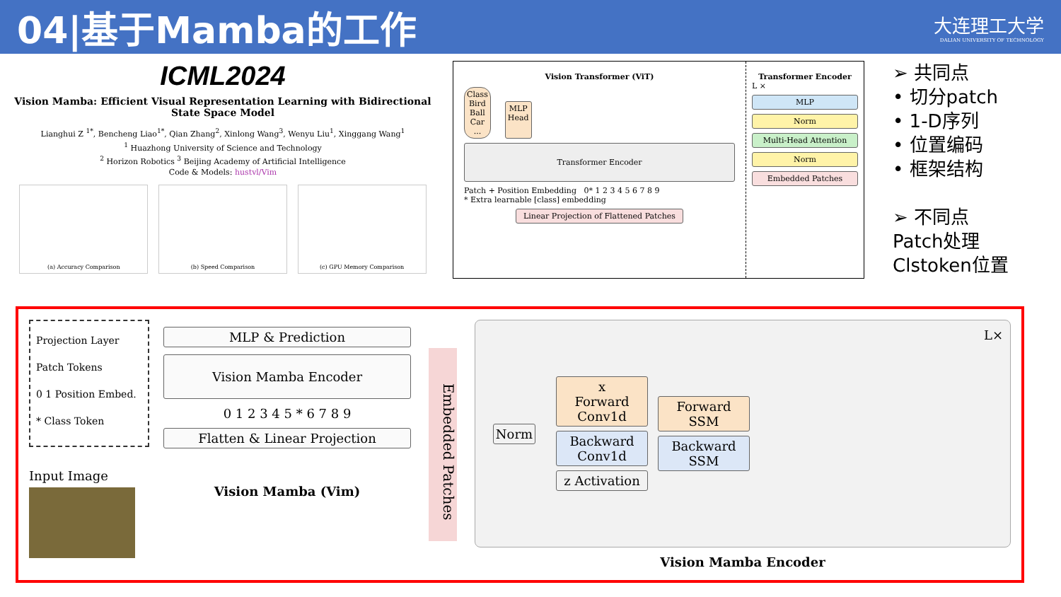04|基于Mamba的工作
大连理工大学
DALIAN UNIVERSITY OF TECHNOLOGY
ICML2024
Vision Mamba: Efficient Visual Representation Learning with Bidirectional State Space Model
Lianghui Z <sup>1*</sup>, Bencheng Liao<sup>1*</sup>, Qian Zhang<sup>2</sup>, Xinlong Wang<sup>3</sup>, Wenyu Liu<sup>1</sup>, Xinggang Wang<sup>1</sup>
<sup>1</sup> Huazhong University of Science and Technology
<sup>2</sup> Horizon Robotics <sup>3</sup> Beijing Academy of Artificial Intelligence
Code & Models: hustvl/Vim
(a) Accuracy Comparison (b) Speed Comparison (c) GPU Memory Comparison
Vision Transformer (ViT)
Class
Bird
Ball
Car
...
MLP
Head
Transformer Encoder
Patch + Position Embedding 0* 1 2 3 4 5 6 7 8 9
* Extra learnable [class] embedding
Linear Projection of Flattened Patches
Transformer Encoder
L ×
MLP
Norm
Multi-Head Attention
Norm
Embedded Patches
➢ 共同点
• 切分patch
• 1-D序列
• 位置编码
• 框架结构
➢ 不同点
Patch处理
Clstoken位置
Projection Layer
Patch Tokens
0 1 Position Embed.
* Class Token
Input Image
MLP & Prediction
Vision Mamba Encoder
0 1 2 3 4 5 * 6 7 8 9
Flatten & Linear Projection
Vision Mamba (Vim)
Embedded Patches
Norm
x
Forward Conv1d
Backward Conv1d
z Activation
Forward SSM
Backward SSM
L×
Vision Mamba Encoder